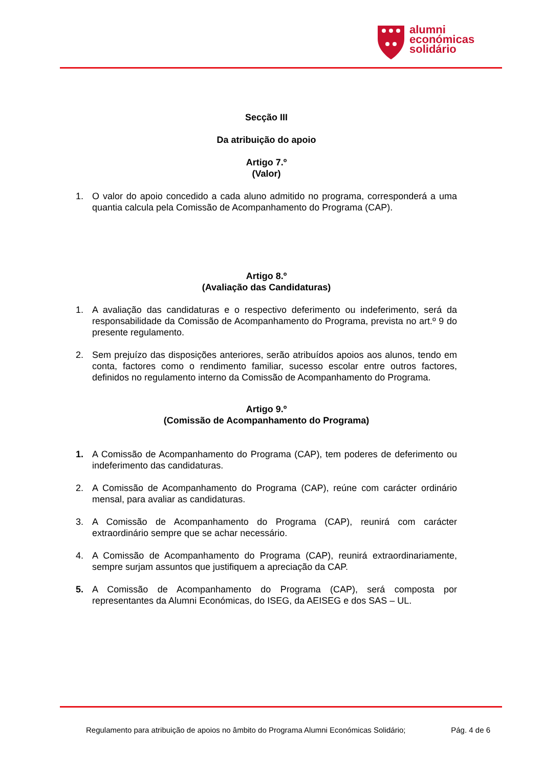alumni
económicas
solidário
Secção III
Da atribuição do apoio
Artigo 7.º
(Valor)
1. O valor do apoio concedido a cada aluno admitido no programa, corresponderá a uma quantia calcula pela Comissão de Acompanhamento do Programa (CAP).
Artigo 8.º
(Avaliação das Candidaturas)
1. A avaliação das candidaturas e o respectivo deferimento ou indeferimento, será da responsabilidade da Comissão de Acompanhamento do Programa, prevista no art.º 9 do presente regulamento.
2. Sem prejuízo das disposições anteriores, serão atribuídos apoios aos alunos, tendo em conta, factores como o rendimento familiar, sucesso escolar entre outros factores, definidos no regulamento interno da Comissão de Acompanhamento do Programa.
Artigo 9.º
(Comissão de Acompanhamento do Programa)
1. A Comissão de Acompanhamento do Programa (CAP), tem poderes de deferimento ou indeferimento das candidaturas.
2. A Comissão de Acompanhamento do Programa (CAP), reúne com carácter ordinário mensal, para avaliar as candidaturas.
3. A Comissão de Acompanhamento do Programa (CAP), reunirá com carácter extraordinário sempre que se achar necessário.
4. A Comissão de Acompanhamento do Programa (CAP), reunirá extraordinariamente, sempre surjam assuntos que justifiquem a apreciação da CAP.
5. A Comissão de Acompanhamento do Programa (CAP), será composta por representantes da Alumni Económicas, do ISEG, da AEISEG e dos SAS – UL.
Regulamento para atribuição de apoios no âmbito do Programa Alumni Económicas Solidário; Pág. 4 de 6